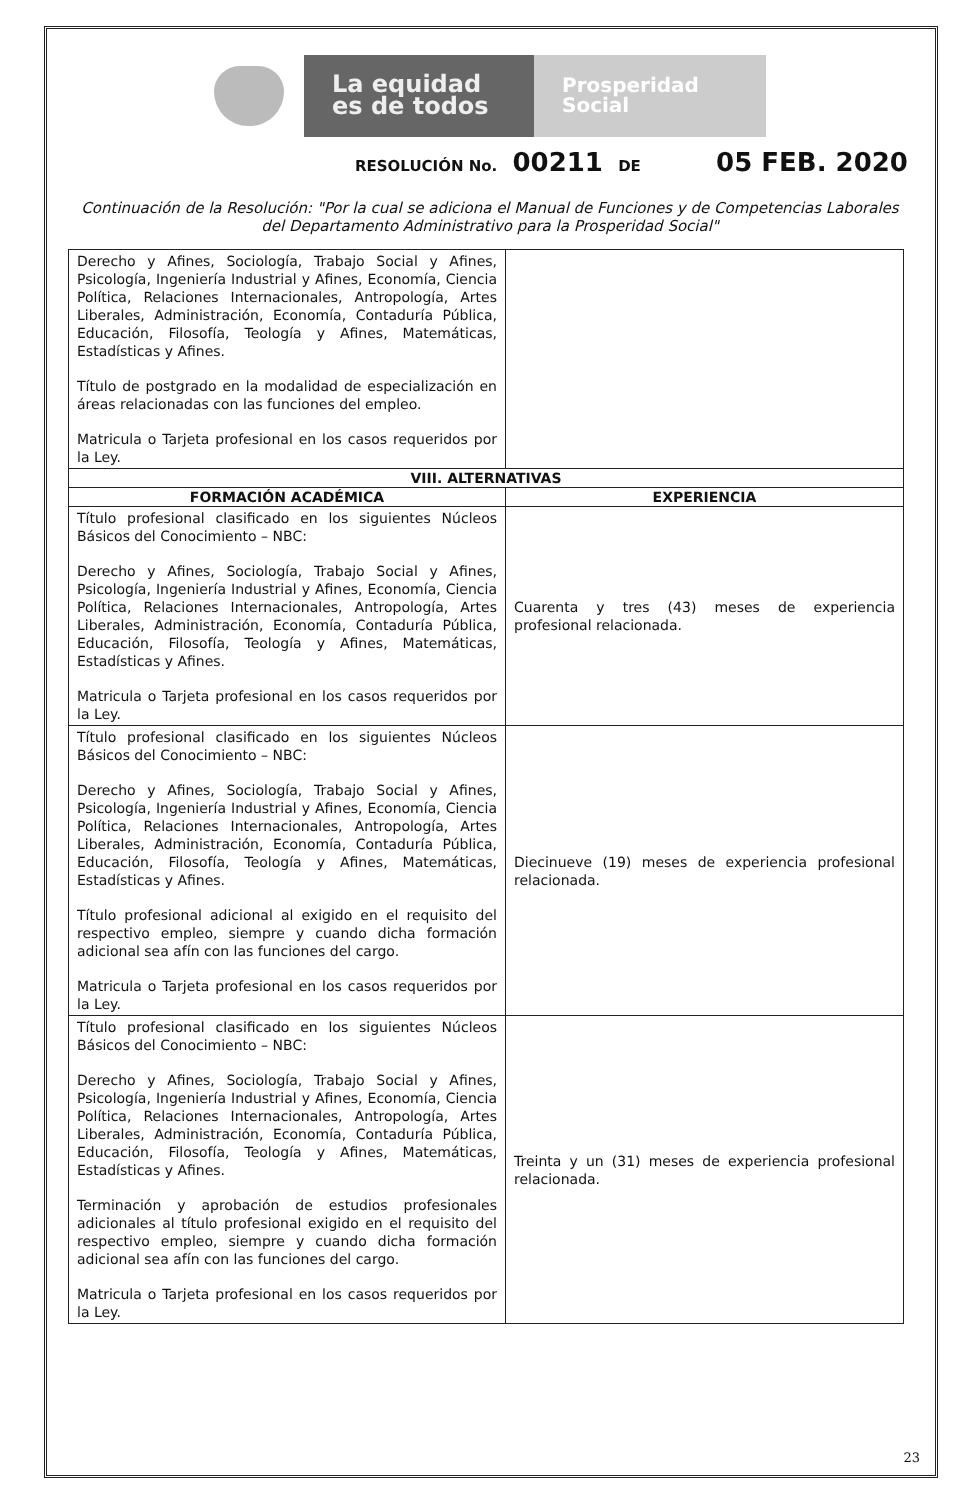La equidad
es de todos
Prosperidad
Social
RESOLUCIÓN No. 00211 DE 05 FEB. 2020
Continuación de la Resolución: "Por la cual se adiciona el Manual de Funciones y de Competencias Laborales del Departamento Administrativo para la Prosperidad Social"
| Derecho y Afines, Sociología, Trabajo Social y Afines, Psicología, Ingeniería Industrial y Afines, Economía, Ciencia Política, Relaciones Internacionales, Antropología, Artes Liberales, Administración, Economía, Contaduría Pública, Educación, Filosofía, Teología y Afines, Matemáticas, Estadísticas y Afines. Título de postgrado en la modalidad de especialización en áreas relacionadas con las funciones del empleo. Matricula o Tarjeta profesional en los casos requeridos por la Ley. | |
| VIII. ALTERNATIVAS | |
| FORMACIÓN ACADÉMICA | EXPERIENCIA |
| Título profesional clasificado en los siguientes Núcleos Básicos del Conocimiento – NBC: Derecho y Afines, Sociología, Trabajo Social y Afines, Psicología, Ingeniería Industrial y Afines, Economía, Ciencia Política, Relaciones Internacionales, Antropología, Artes Liberales, Administración, Economía, Contaduría Pública, Educación, Filosofía, Teología y Afines, Matemáticas, Estadísticas y Afines. Matricula o Tarjeta profesional en los casos requeridos por la Ley. | Cuarenta y tres (43) meses de experiencia profesional relacionada. |
| Título profesional clasificado en los siguientes Núcleos Básicos del Conocimiento – NBC: Derecho y Afines, Sociología, Trabajo Social y Afines, Psicología, Ingeniería Industrial y Afines, Economía, Ciencia Política, Relaciones Internacionales, Antropología, Artes Liberales, Administración, Economía, Contaduría Pública, Educación, Filosofía, Teología y Afines, Matemáticas, Estadísticas y Afines. Título profesional adicional al exigido en el requisito del respectivo empleo, siempre y cuando dicha formación adicional sea afín con las funciones del cargo. Matricula o Tarjeta profesional en los casos requeridos por la Ley. | Diecinueve (19) meses de experiencia profesional relacionada. |
| Título profesional clasificado en los siguientes Núcleos Básicos del Conocimiento – NBC: Derecho y Afines, Sociología, Trabajo Social y Afines, Psicología, Ingeniería Industrial y Afines, Economía, Ciencia Política, Relaciones Internacionales, Antropología, Artes Liberales, Administración, Economía, Contaduría Pública, Educación, Filosofía, Teología y Afines, Matemáticas, Estadísticas y Afines. Terminación y aprobación de estudios profesionales adicionales al título profesional exigido en el requisito del respectivo empleo, siempre y cuando dicha formación adicional sea afín con las funciones del cargo. Matricula o Tarjeta profesional en los casos requeridos por la Ley. | Treinta y un (31) meses de experiencia profesional relacionada. |
23